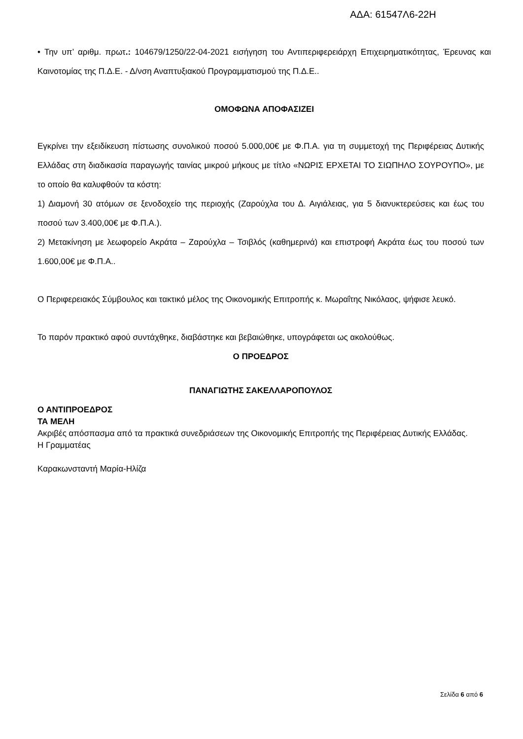ΑΔΑ: 61547Λ6-22Η
• Την υπ’ αριθμ. πρωτ.: 104679/1250/22-04-2021 εισήγηση του Αντιπεριφερειάρχη Επιχειρηματικότητας, Έρευνας και Καινοτομίας της Π.Δ.Ε. - Δ/νση Αναπτυξιακού Προγραμματισμού της Π.Δ.Ε..
ΟΜΟΦΩΝΑ ΑΠΟΦΑΣΙΖΕΙ
Εγκρίνει την εξειδίκευση πίστωσης συνολικού ποσού 5.000,00€ με Φ.Π.Α. για τη συμμετοχή της Περιφέρειας Δυτικής Ελλάδας στη διαδικασία παραγωγής ταινίας μικρού μήκους με τίτλο «ΝΩΡΙΣ ΕΡΧΕΤΑΙ ΤΟ ΣΙΩΠΗΛΟ ΣΟΥΡΟΥΠΟ», με το οποίο θα καλυφθούν τα κόστη:
1) Διαμονή 30 ατόμων σε ξενοδοχείο της περιοχής (Ζαρούχλα του Δ. Αιγιάλειας, για 5 διανυκτερεύσεις και έως του ποσού των 3.400,00€ με Φ.Π.Α.).
2) Μετακίνηση με λεωφορείο Ακράτα – Ζαρούχλα – Τσιβλός (καθημερινά) και επιστροφή Ακράτα έως του ποσού των 1.600,00€ με Φ.Π.Α..
Ο Περιφερειακός Σύμβουλος και τακτικό μέλος της Οικονομικής Επιτροπής κ. Μωραΐτης Νικόλαος, ψήφισε λευκό.
Το παρόν πρακτικό αφού συντάχθηκε, διαβάστηκε και βεβαιώθηκε, υπογράφεται ως ακολούθως.
Ο ΠΡΟΕΔΡΟΣ
ΠΑΝΑΓΙΩΤΗΣ ΣΑΚΕΛΛΑΡΟΠΟΥΛΟΣ
Ο ΑΝΤΙΠΡΟΕΔΡΟΣ
ΤΑ ΜΕΛΗ
Ακριβές απόσπασμα από τα πρακτικά συνεδριάσεων της Οικονομικής Επιτροπής της Περιφέρειας Δυτικής Ελλάδας.
Η Γραμματέας
Καρακωνσταντή Μαρία-Ηλίζα
Σελίδα 6 από 6